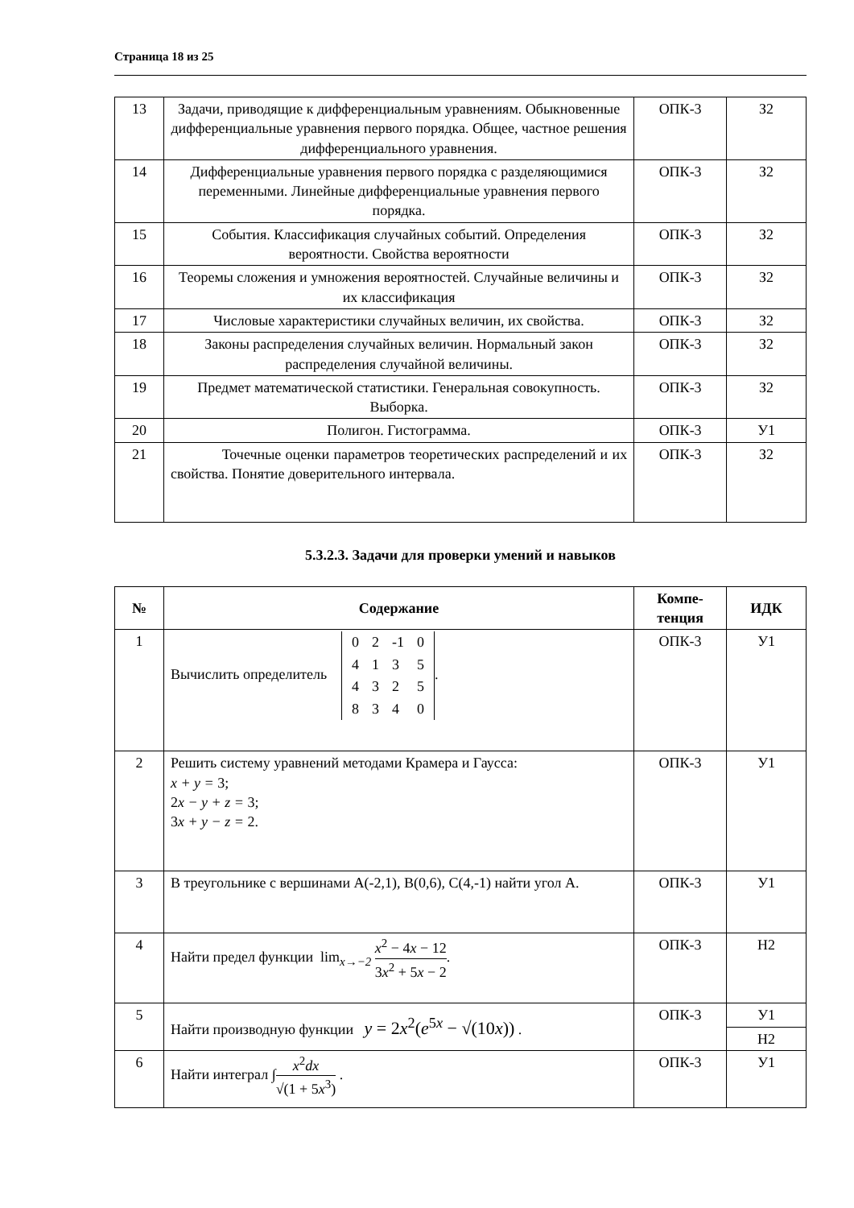Страница 18 из 25
| 13 | Задачи, приводящие к дифференциальным уравнениям. Обыкновенные дифференциальные уравнения первого порядка. Общее, частное решения дифференциального уравнения. | ОПК-3 | З2 |
| 14 | Дифференциальные уравнения первого порядка с разделяющимися переменными. Линейные дифференциальные уравнения первого порядка. | ОПК-3 | З2 |
| 15 | События. Классификация случайных событий. Определения вероятности. Свойства вероятности | ОПК-3 | З2 |
| 16 | Теоремы сложения и умножения вероятностей. Случайные величины и их классификация | ОПК-3 | З2 |
| 17 | Числовые характеристики случайных величин, их свойства. | ОПК-3 | З2 |
| 18 | Законы распределения случайных величин. Нормальный закон распределения случайной величины. | ОПК-3 | З2 |
| 19 | Предмет математической статистики. Генеральная совокупность. Выборка. | ОПК-3 | З2 |
| 20 | Полигон. Гистограмма. | ОПК-3 | У1 |
| 21 | Точечные оценки параметров теоретических распределений и их свойства. Понятие доверительного интервала. | ОПК-3 | З2 |
5.3.2.3. Задачи для проверки умений и навыков
| № | Содержание | Компе- тенция | ИДК |
| --- | --- | --- | --- |
| 1 | Вычислить определитель / 0 / 2 / -1 / 0 / / 4 / 1 / 3 / 5 / / 4 / 3 / 2 / 5 / / 8 / 3 / 4 / 0 / . | ОПК-3 | У1 |
| 2 | Решить систему уравнений методами Крамера и Гаусса: x + y = 3; 2 x − y + z = 3; 3 x + y − z = 2. | ОПК-3 | У1 |
| 3 | В треугольнике с вершинами А(-2,1), В(0,6), С(4,-1) найти угол А. | ОПК-3 | У1 |
| 4 | Найти предел функции lim<sub>x→−2</sub> x<sup>2</sup> − 4 x − 12 3 x<sup>2</sup> + 5 x − 2 . | ОПК-3 | Н2 |
| 5 | Найти производную функции y = 2 x<sup>2</sup>( e<sup>5x</sup> − √(10 x )) . | ОПК-3 | У1 |
| | | | Н2 |
| 6 | Найти интеграл ∫ x<sup>2</sup> dx √(1 + 5 x<sup>3</sup>) . | ОПК-3 | У1 |